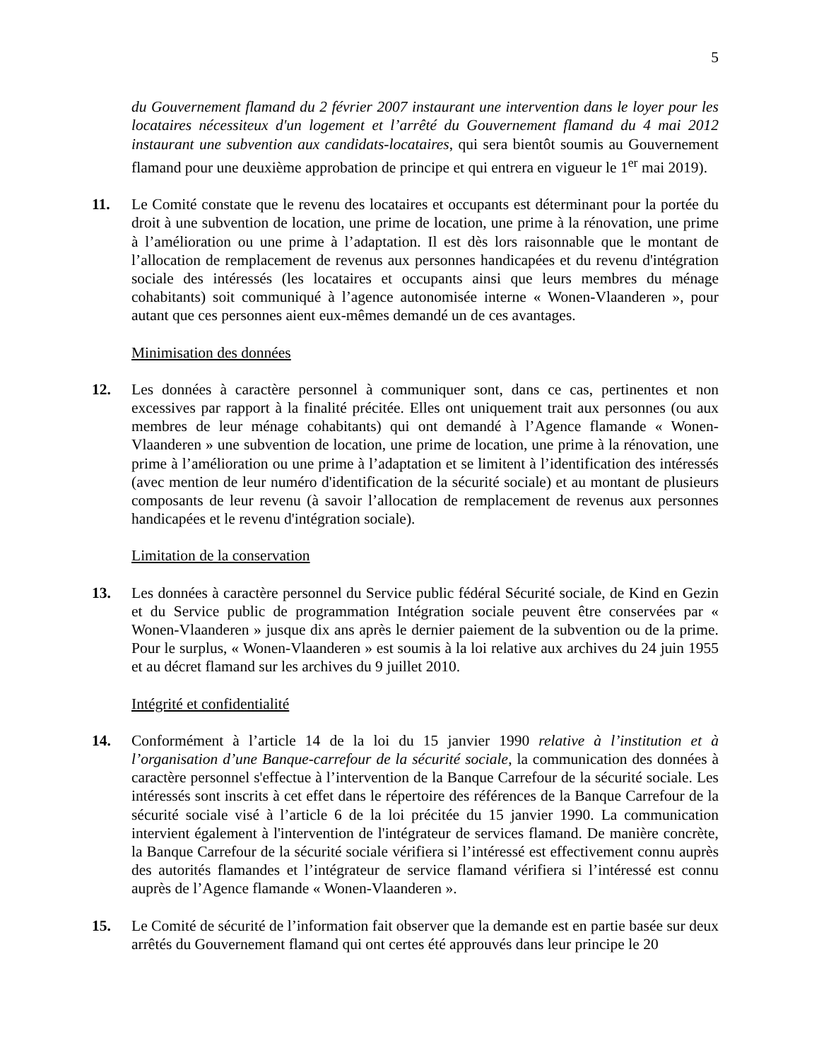5
du Gouvernement flamand du 2 février 2007 instaurant une intervention dans le loyer pour les locataires nécessiteux d'un logement et l’arrêté du Gouvernement flamand du 4 mai 2012 instaurant une subvention aux candidats-locataires, qui sera bientôt soumis au Gouvernement flamand pour une deuxième approbation de principe et qui entrera en vigueur le 1<sup>er</sup> mai 2019).
11. Le Comité constate que le revenu des locataires et occupants est déterminant pour la portée du droit à une subvention de location, une prime de location, une prime à la rénovation, une prime à l’amélioration ou une prime à l’adaptation. Il est dès lors raisonnable que le montant de l’allocation de remplacement de revenus aux personnes handicapées et du revenu d'intégration sociale des intéressés (les locataires et occupants ainsi que leurs membres du ménage cohabitants) soit communiqué à l’agence autonomisée interne « Wonen-Vlaanderen », pour autant que ces personnes aient eux-mêmes demandé un de ces avantages.
Minimisation des données
12. Les données à caractère personnel à communiquer sont, dans ce cas, pertinentes et non excessives par rapport à la finalité précitée. Elles ont uniquement trait aux personnes (ou aux membres de leur ménage cohabitants) qui ont demandé à l’Agence flamande « Wonen-Vlaanderen » une subvention de location, une prime de location, une prime à la rénovation, une prime à l’amélioration ou une prime à l’adaptation et se limitent à l’identification des intéressés (avec mention de leur numéro d'identification de la sécurité sociale) et au montant de plusieurs composants de leur revenu (à savoir l’allocation de remplacement de revenus aux personnes handicapées et le revenu d'intégration sociale).
Limitation de la conservation
13. Les données à caractère personnel du Service public fédéral Sécurité sociale, de Kind en Gezin et du Service public de programmation Intégration sociale peuvent être conservées par « Wonen-Vlaanderen » jusque dix ans après le dernier paiement de la subvention ou de la prime. Pour le surplus, « Wonen-Vlaanderen » est soumis à la loi relative aux archives du 24 juin 1955 et au décret flamand sur les archives du 9 juillet 2010.
Intégrité et confidentialité
14. Conformément à l’article 14 de la loi du 15 janvier 1990 relative à l’institution et à l’organisation d’une Banque-carrefour de la sécurité sociale, la communication des données à caractère personnel s'effectue à l’intervention de la Banque Carrefour de la sécurité sociale. Les intéressés sont inscrits à cet effet dans le répertoire des références de la Banque Carrefour de la sécurité sociale visé à l’article 6 de la loi précitée du 15 janvier 1990. La communication intervient également à l'intervention de l'intégrateur de services flamand. De manière concrète, la Banque Carrefour de la sécurité sociale vérifiera si l’intéressé est effectivement connu auprès des autorités flamandes et l’intégrateur de service flamand vérifiera si l’intéressé est connu auprès de l’Agence flamande « Wonen-Vlaanderen ».
15. Le Comité de sécurité de l’information fait observer que la demande est en partie basée sur deux arrêtés du Gouvernement flamand qui ont certes été approuvés dans leur principe le 20